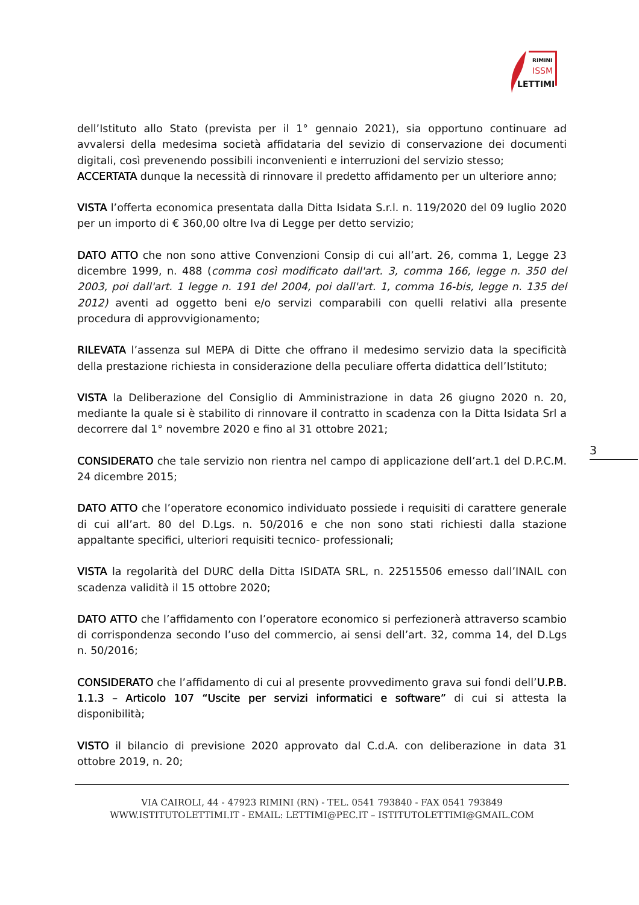RIMINI
ISSM
LETTIMI
dell’Istituto allo Stato (prevista per il 1° gennaio 2021), sia opportuno continuare ad avvalersi della medesima società affidataria del sevizio di conservazione dei documenti digitali, così prevenendo possibili inconvenienti e interruzioni del servizio stesso;
ACCERTATA dunque la necessità di rinnovare il predetto affidamento per un ulteriore anno;
VISTA l’offerta economica presentata dalla Ditta Isidata S.r.l. n. 119/2020 del 09 luglio 2020 per un importo di € 360,00 oltre Iva di Legge per detto servizio;
DATO ATTO che non sono attive Convenzioni Consip di cui all’art. 26, comma 1, Legge 23 dicembre 1999, n. 488 (comma così modificato dall'art. 3, comma 166, legge n. 350 del 2003, poi dall'art. 1 legge n. 191 del 2004, poi dall'art. 1, comma 16-bis, legge n. 135 del 2012) aventi ad oggetto beni e/o servizi comparabili con quelli relativi alla presente procedura di approvvigionamento;
RILEVATA l’assenza sul MEPA di Ditte che offrano il medesimo servizio data la specificità della prestazione richiesta in considerazione della peculiare offerta didattica dell’Istituto;
VISTA la Deliberazione del Consiglio di Amministrazione in data 26 giugno 2020 n. 20, mediante la quale si è stabilito di rinnovare il contratto in scadenza con la Ditta Isidata Srl a decorrere dal 1° novembre 2020 e fino al 31 ottobre 2021;
CONSIDERATO che tale servizio non rientra nel campo di applicazione dell’art.1 del D.P.C.M. 24 dicembre 2015;
DATO ATTO che l’operatore economico individuato possiede i requisiti di carattere generale di cui all’art. 80 del D.Lgs. n. 50/2016 e che non sono stati richiesti dalla stazione appaltante specifici, ulteriori requisiti tecnico- professionali;
VISTA la regolarità del DURC della Ditta ISIDATA SRL, n. 22515506 emesso dall’INAIL con scadenza validità il 15 ottobre 2020;
DATO ATTO che l’affidamento con l’operatore economico si perfezionerà attraverso scambio di corrispondenza secondo l’uso del commercio, ai sensi dell’art. 32, comma 14, del D.Lgs n. 50/2016;
CONSIDERATO che l’affidamento di cui al presente provvedimento grava sui fondi dell’U.P.B. 1.1.3 – Articolo 107 “Uscite per servizi informatici e software” di cui si attesta la disponibilità;
VISTO il bilancio di previsione 2020 approvato dal C.d.A. con deliberazione in data 31 ottobre 2019, n. 20;
3
VIA CAIROLI, 44 - 47923 RIMINI (RN) - TEL. 0541 793840 - FAX 0541 793849
WWW.ISTITUTOLETTIMI.IT - EMAIL: LETTIMI@PEC.IT – ISTITUTOLETTIMI@GMAIL.COM